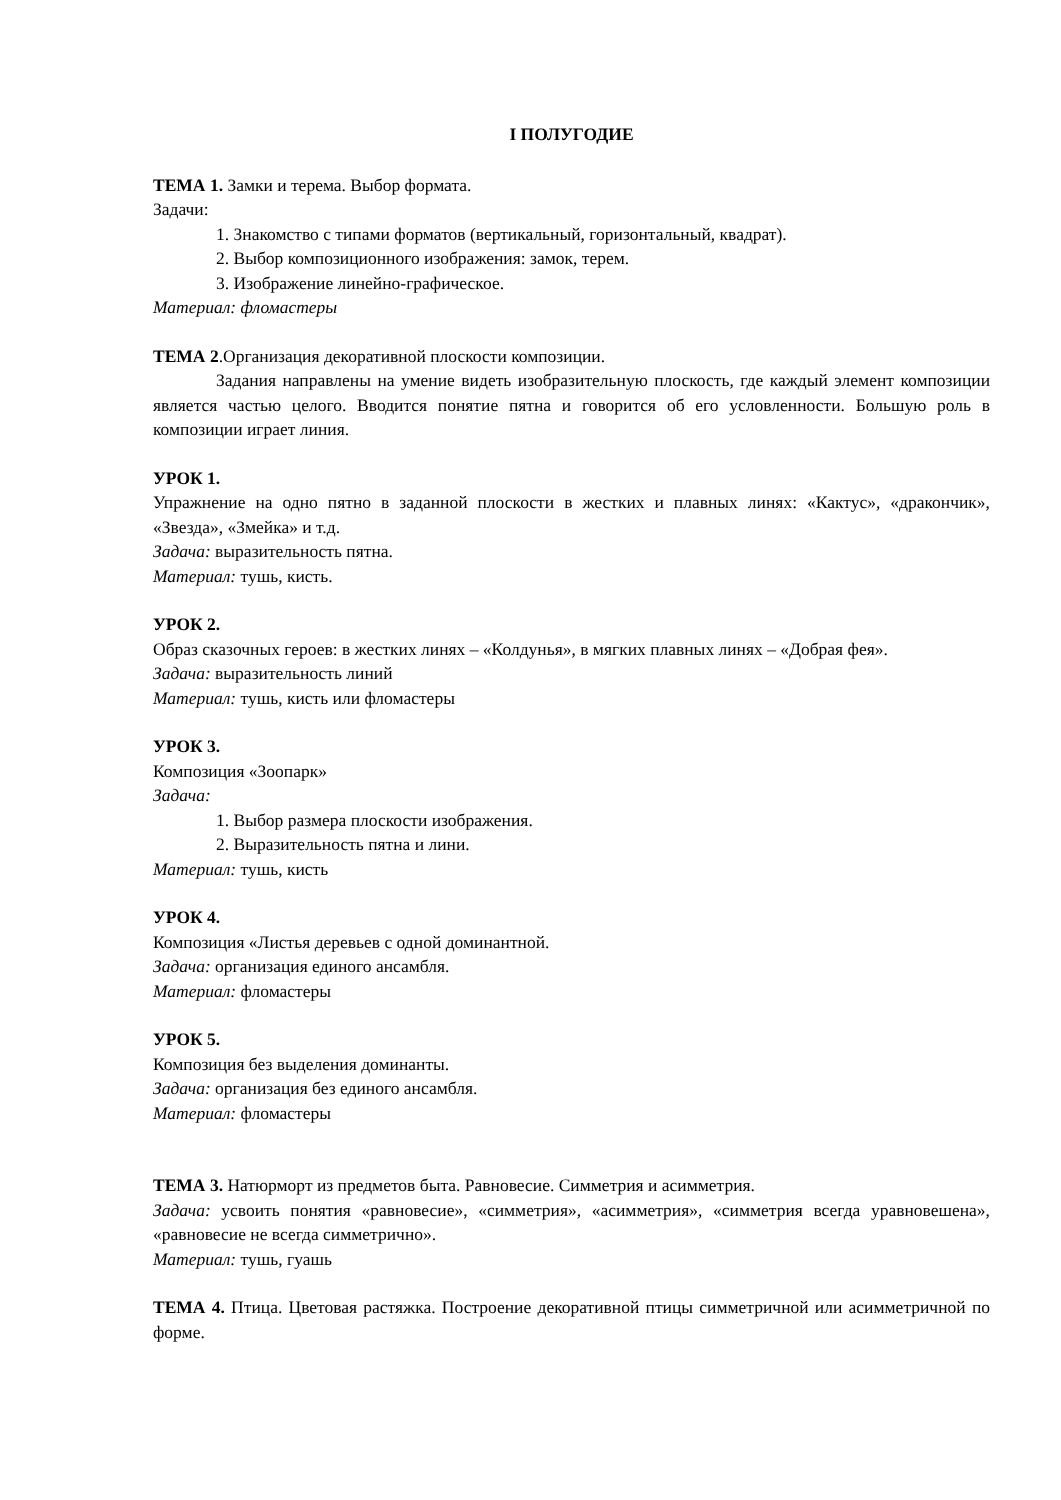I ПОЛУГОДИЕ
ТЕМА 1. Замки и терема. Выбор формата.
Задачи:
1. Знакомство с типами форматов (вертикальный, горизонтальный, квадрат).
2. Выбор композиционного изображения: замок, терем.
3. Изображение линейно-графическое.
Материал: фломастеры
ТЕМА 2.Организация декоративной плоскости композиции.
Задания направлены на умение видеть изобразительную плоскость, где каждый элемент композиции является частью целого. Вводится понятие пятна и говорится об его условленности. Большую роль в композиции играет линия.
УРОК 1.
Упражнение на одно пятно в заданной плоскости в жестких и плавных линях: «Кактус», «дракончик», «Звезда», «Змейка» и т.д.
Задача: выразительность пятна.
Материал: тушь, кисть.
УРОК 2.
Образ сказочных героев: в жестких линях – «Колдунья», в мягких плавных линях – «Добрая фея».
Задача: выразительность линий
Материал: тушь, кисть или фломастеры
УРОК 3.
Композиция «Зоопарк»
Задача:
1. Выбор размера плоскости изображения.
2. Выразительность пятна и лини.
Материал: тушь, кисть
УРОК 4.
Композиция «Листья деревьев с одной доминантной.
Задача: организация единого ансамбля.
Материал: фломастеры
УРОК 5.
Композиция без выделения доминанты.
Задача: организация без единого ансамбля.
Материал: фломастеры
ТЕМА 3. Натюрморт из предметов быта. Равновесие. Симметрия и асимметрия.
Задача: усвоить понятия «равновесие», «симметрия», «асимметрия», «симметрия всегда уравновешена», «равновесие не всегда симметрично».
Материал: тушь, гуашь
ТЕМА 4. Птица. Цветовая растяжка. Построение декоративной птицы симметричной или асимметричной по форме.